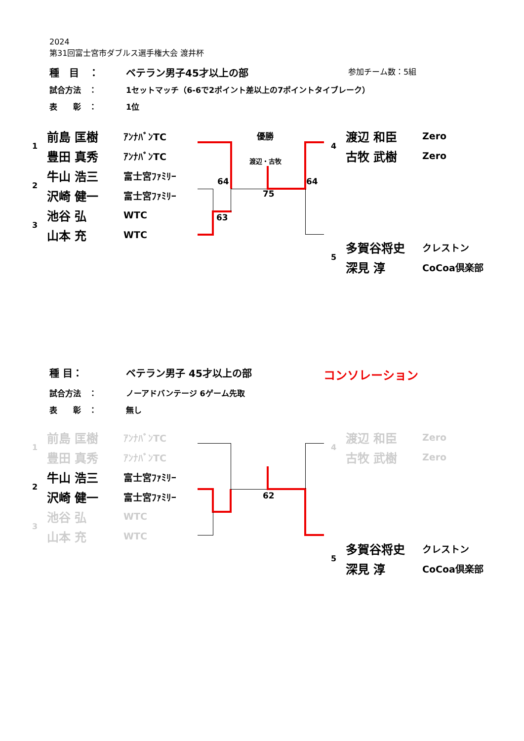2024
第31回富士宮市ダブルス選手権大会 渡井杯
種　目　： ベテラン男子45才以上の部 参加チーム数：5組
試合方法　： 1セットマッチ（6-6で2ポイント差以上の7ポイントタイブレーク）
表　　彰　： 1位
| 1 | 前島 匡樹 | ｱﾝﾅﾊﾞﾝTC |
| | 豊田 真秀 | ｱﾝﾅﾊﾞﾝTC |
| 2 | 牛山 浩三 | 富士宮ﾌｧﾐﾘｰ |
| | 沢崎 健一 | 富士宮ﾌｧﾐﾘｰ |
| 3 | 池谷 弘 | WTC |
| | 山本 充 | WTC |
| 4 | 渡辺 和臣 | Zero |
| | 古牧 武樹 | Zero |
| 5 | 多賀谷将史 | クレストン |
| | 深見 淳 | CoCoa倶楽部 |
優勝
渡辺・古牧
64 64
75
63
種 目： ベテラン男子 45才以上の部 コンソレーション
試合方法　： ノーアドバンテージ 6ゲーム先取
表　　彰　： 無し
| 1 | 前島 匡樹 | ｱﾝﾅﾊﾞﾝTC |
| | 豊田 真秀 | ｱﾝﾅﾊﾞﾝTC |
| 2 | 牛山 浩三 | 富士宮ﾌｧﾐﾘｰ |
| | 沢崎 健一 | 富士宮ﾌｧﾐﾘｰ |
| 3 | 池谷 弘 | WTC |
| | 山本 充 | WTC |
| 4 | 渡辺 和臣 | Zero |
| | 古牧 武樹 | Zero |
| 5 | 多賀谷将史 | クレストン |
| | 深見 淳 | CoCoa倶楽部 |
62